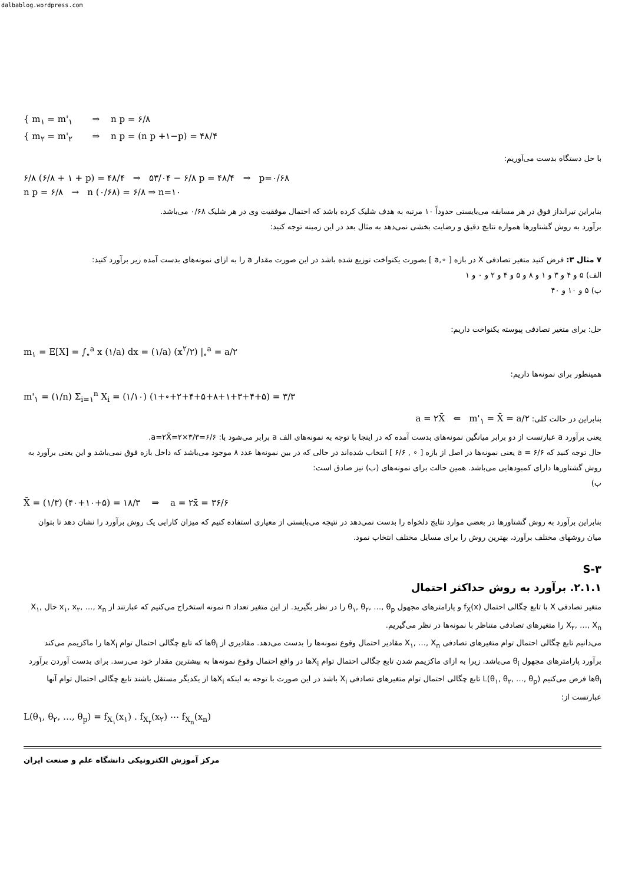dalbablog.wordpress.com
{ m<sub>۱</sub> = m'<sub>۱</sub> ⇒ n p = ۶/۸
{ m<sub>۲</sub> = m'<sub>۲</sub> ⇒ n p = (n p +۱−p) = ۴۸/۴
با حل دستگاه بدست می‌آوریم:
۶/۸ (۶/۸ + ۱ + p) = ۴۸/۴ ⇒ ۵۳/۰۴ − ۶/۸ p = ۴۸/۴ ⇒ p=۰/۶۸
n p = ۶/۸ → n (۰/۶۸) = ۶/۸ ⇒ n=۱۰
بنابراین تیرانداز فوق در هر مسابقه می‌بایستی حدوداً ۱۰ مرتبه به هدف شلیک کرده باشد که احتمال موفقیت وی در هر شلیک ۰/۶۸ می‌باشد.
برآورد به روش گشتاورها همواره نتایج دقیق و رضایت بخشی نمی‌دهد به مثال بعد در این زمینه توجه کنید:
۷ مثال ۳: فرض کنید متغیر تصادفی X در بازه [ ∘,a ] بصورت یکنواخت توزیع شده باشد در این صورت مقدار a را به ازای نمونه‌های بدست آمده زیر برآورد کنید:
الف) ۵ و ۴ و ۳ و ۱ و ۸ و ۵ و ۴ و ۲ و ۰ و ۱
ب) ۵ و ۱۰ و ۴۰
حل: برای متغیر تصادفی پیوسته یکنواخت داریم:
m<sub>۱</sub> = E[X] = ∫<sub>∘</sub><sup>a</sup> x (۱/a) dx = (۱/a) (x<sup>۲</sup>/۲) |<sub>∘</sub><sup>a</sup> = a/۲
همینطور برای نمونه‌ها داریم:
m'<sub>۱</sub> = (۱/n) Σ<sub>i=۱</sub><sup>n</sup> X<sub>i</sub> = (۱/۱۰) (۱+∘+۲+۴+۵+۸+۱+۳+۴+۵) = ۳/۳
بنابراین در حالت کلی: a = ۲X̄ ⇐ m'<sub>۱</sub> = X̄ = a/۲
یعنی برآورد a عبارتست از دو برابر میانگین نمونه‌های بدست آمده که در اینجا با توجه به نمونه‌های الف a برابر می‌شود با: a=۲X̄=۲×۳/۳=۶/۶.
حال توجه کنید که a = ۶/۶ یعنی نمونه‌ها در اصل از بازه [ ∘ , ۶/۶ ] انتخاب شده‌اند در حالی که در بین نمونه‌ها عدد ۸ موجود می‌باشد که داخل بازه فوق نمی‌باشد و این یعنی برآورد به روش گشتاورها دارای کمبودهایی می‌باشد. همین حالت برای نمونه‌های (ب) نیز صادق است:
ب)
X̄ = (۱/۳) (۴۰+۱۰+۵) = ۱۸/۳ ⇒ a = ۲x̄ = ۳۶/۶
بنابراین برآورد به روش گشتاورها در بعضی موارد نتایج دلخواه را بدست نمی‌دهد در نتیجه می‌بایستی از معیاری استفاده کنیم که میزان کارایی یک روش برآورد را نشان دهد تا بتوان میان روشهای مختلف برآورد، بهترین روش را برای مسایل مختلف انتخاب نمود.
S-۳
۲.۱.۱. برآورد به روش حداکثر احتمال
متغیر تصادفی X با تابع چگالی احتمال f<sub>X</sub>(x) و پارامترهای مجهول θ<sub>۱</sub>, θ<sub>۲</sub>, …, θ<sub>p</sub> را در نظر بگیرید. از این متغیر تعداد n نمونه استخراج می‌کنیم که عبارتند از x<sub>۱</sub>, x<sub>۲</sub>, …, x<sub>n</sub> حال X<sub>۱</sub>, X<sub>۲</sub>, …, X<sub>n</sub> را متغیرهای تصادفی متناظر با نمونه‌ها در نظر می‌گیریم.
می‌دانیم تابع چگالی احتمال توام متغیرهای تصادفی X<sub>۱</sub>, …, X<sub>n</sub> مقادیر احتمال وقوع نمونه‌ها را بدست می‌دهد. مقادیری از θ<sub>i</sub>ها که تابع چگالی احتمال توام X<sub>i</sub>ها را ماکزیمم می‌کند برآورد پارامترهای مجهول θ<sub>i</sub> می‌باشد. زیرا به ازای ماکزیمم شدن تابع چگالی احتمال توام X<sub>i</sub>ها در واقع احتمال وقوع نمونه‌ها به بیشترین مقدار خود می‌رسد. برای بدست آوردن برآورد θ<sub>i</sub>ها فرض می‌کنیم L(θ<sub>۱</sub>, θ<sub>۲</sub>, …, θ<sub>p</sub>) تابع چگالی احتمال توام متغیرهای تصادفی X<sub>i</sub> باشد در این صورت با توجه به اینکه X<sub>i</sub>ها از یکدیگر مستقل باشند تابع چگالی احتمال توام آنها عبارتست از:
L(θ<sub>۱</sub>, θ<sub>۲</sub>, …, θ<sub>p</sub>) = f<sub>X<sub>۱</sub></sub>(x<sub>۱</sub>) . f<sub>X<sub>۲</sub></sub>(x<sub>۲</sub>) ⋯ f<sub>X<sub>n</sub></sub>(x<sub>n</sub>)
مرکز آموزش الکترونیکی دانشگاه علم و صنعت ایران